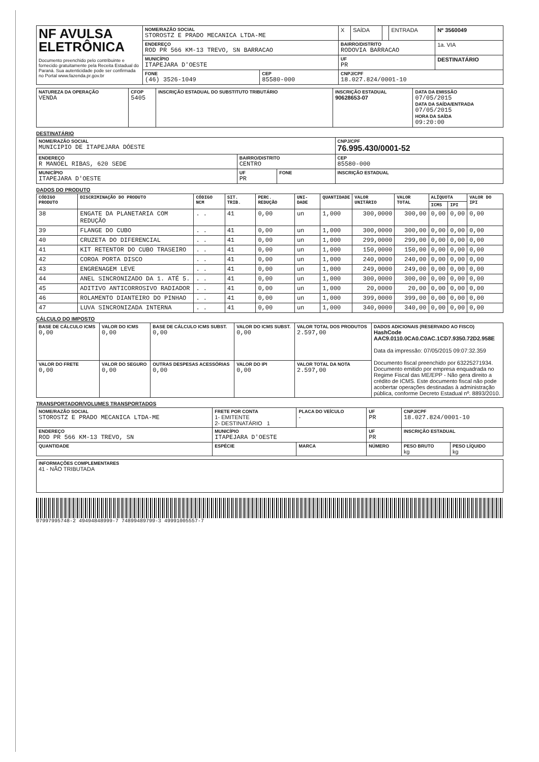| NF AVULSA ELETRÔNICA Documento preenchido pelo contribuinte e fornecido gratuitamente pela Receita Estadual do Paraná. Sua autenticidade pode ser confirmada no Portal www.fazenda.pr.gov.br | NOME/RAZÃO SOCIAL STOROSTZ E PRADO MECANICA LTDA-ME | | X | SAÍDA | | ENTRADA | Nº 3560049 |
| | ENDEREÇO ROD PR 566 KM-13 TREVO, SN BARRACAO | | BAIRRO/DISTRITO RODOVIA BARRACAO | | | | 1a. VIA |
| | MUNICÍPIO ITAPEJARA D'OESTE | | UF PR | | | | DESTINATÁRIO |
| | FONE (46) 3526-1049 | CEP 85580-000 | CNPJ/CPF 18.027.824/0001-10 | | | | |
| NATUREZA DA OPERAÇÃO VENDA | CFOP 5405 | INSCRIÇÃO ESTADUAL DO SUBSTITUTO TRIBUTÁRIO | INSCRIÇÃO ESTADUAL 90628653-07 | DATA DA EMISSÃO 07/05/2015 DATA DA SAÍDA/ENTRADA 07/05/2015 HORA DA SAÍDA 09:20:00 |
DESTINATÁRIO
| NOME/RAZÃO SOCIAL MUNICIPIO DE ITAPEJARA DÓESTE | | | CNPJ/CPF 76.995.430/0001-52 |
| ENDEREÇO R MANOEL RIBAS, 620 SEDE | BAIRRO/DISTRITO CENTRO | | CEP 85580-000 |
| MUNICÍPIO ITAPEJARA D'OESTE | UF PR | FONE | INSCRIÇÃO ESTADUAL |
DADOS DO PRODUTO
| CÓDIGO PRODUTO | DISCRIMINAÇÃO DO PRODUTO | CÓDIGO NCM | SIT. TRIB. | PERC. REDUÇÃO | UNI-DADE | QUANTIDADE | VALOR UNITÁRIO | VALOR TOTAL | ALÍQUOTA | | VALOR DO IPI |
| --- | --- | --- | --- | --- | --- | --- | --- | --- | --- | --- | --- |
| | | | | | | | | | ICMS | IPI | |
| 38 | ENGATE DA PLANETARIA COM REDUÇÃO | . . | 41 | 0,00 | un | 1,000 | 300,0000 | 300,00 | 0,00 | 0,00 | 0,00 |
| 39 | FLANGE DO CUBO | . . | 41 | 0,00 | un | 1,000 | 300,0000 | 300,00 | 0,00 | 0,00 | 0,00 |
| 40 | CRUZETA DO DIFERENCIAL | . . | 41 | 0,00 | un | 1,000 | 299,0000 | 299,00 | 0,00 | 0,00 | 0,00 |
| 41 | KIT RETENTOR DO CUBO TRASEIRO | . . | 41 | 0,00 | un | 1,000 | 150,0000 | 150,00 | 0,00 | 0,00 | 0,00 |
| 42 | COROA PORTA DISCO | . . | 41 | 0,00 | un | 1,000 | 240,0000 | 240,00 | 0,00 | 0,00 | 0,00 |
| 43 | ENGRENAGEM LEVE | . . | 41 | 0,00 | un | 1,000 | 249,0000 | 249,00 | 0,00 | 0,00 | 0,00 |
| 44 | ANEL SINCRONIZADO DA 1. ATÉ 5. | . . | 41 | 0,00 | un | 1,000 | 300,0000 | 300,00 | 0,00 | 0,00 | 0,00 |
| 45 | ADITIVO ANTICORROSIVO RADIADOR | . . | 41 | 0,00 | un | 1,000 | 20,0000 | 20,00 | 0,00 | 0,00 | 0,00 |
| 46 | ROLAMENTO DIANTEIRO DO PINHAO | . . | 41 | 0,00 | un | 1,000 | 399,0000 | 399,00 | 0,00 | 0,00 | 0,00 |
| 47 | LUVA SINCRONIZADA INTERNA | . . | 41 | 0,00 | un | 1,000 | 340,0000 | 340,00 | 0,00 | 0,00 | 0,00 |
CÁLCULO DO IMPOSTO
| BASE DE CÁLCULO ICMS 0,00 | VALOR DO ICMS 0,00 | BASE DE CÁLCULO ICMS SUBST. 0,00 | VALOR DO ICMS SUBST. 0,00 | VALOR TOTAL DOS PRODUTOS 2.597,00 | DADOS ADICIONAIS (RESERVADO AO FISCO) HashCode AAC9.0110.0CA0.C0AC.1CD7.9350.72D2.958E Data da impressão: 07/05/2015 09:07:32.359 Documento fiscal preenchido por 63225271934. Documento emitido por empresa enquadrada no Regime Fiscal das ME/EPP - Não gera direito a crédito de ICMS. Este documento fiscal não pode acobertar operações destinadas à administração pública, conforme Decreto Estadual nº. 8893/2010. |
| VALOR DO FRETE 0,00 | VALOR DO SEGURO 0,00 | OUTRAS DESPESAS ACESSÓRIAS 0,00 | VALOR DO IPI 0,00 | VALOR TOTAL DA NOTA 2.597,00 | |
TRANSPORTADOR/VOLUMES TRANSPORTADOS
| NOME/RAZÃO SOCIAL STOROSTZ E PRADO MECANICA LTDA-ME | FRETE POR CONTA 1- EMITENTE 2- DESTINATÁRIO 1 | PLACA DO VEÍCULO - | UF PR | CNPJ/CPF 18.027.824/0001-10 | |
| ENDEREÇO ROD PR 566 KM-13 TREVO, SN | MUNICÍPIO ITAPEJARA D'OESTE | | UF PR | INSCRIÇÃO ESTADUAL | |
| QUANTIDADE | ESPÉCIE | MARCA | NÚMERO | PESO BRUTO kg | PESO LÍQUIDO kg |
| INFORMAÇÕES COMPLEMENTARES 41 - NÃO TRIBUTADA |
07997995748-2 49494848999-7 74899489799-3 49991005557-7